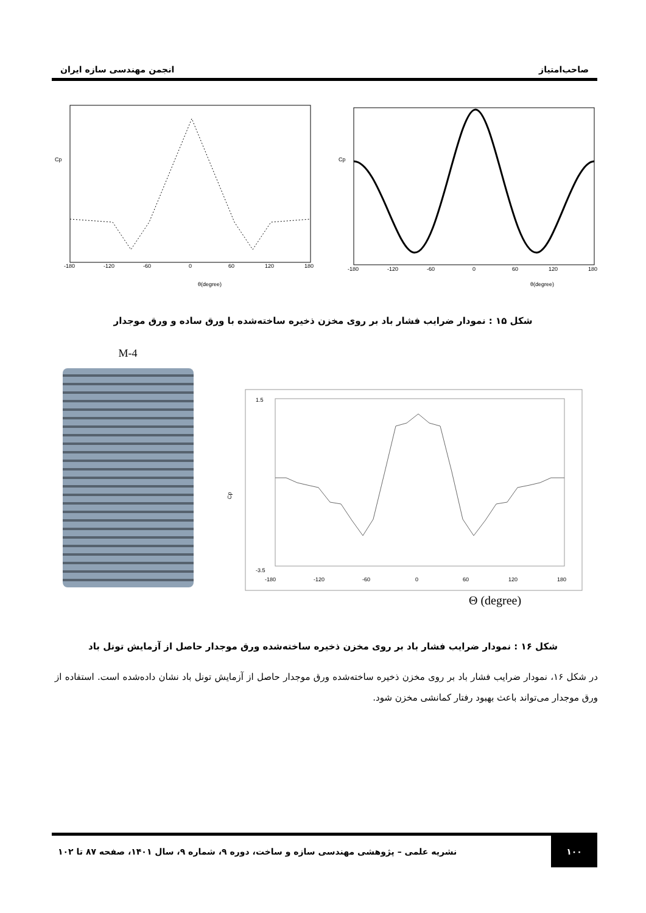صاحب‌امتیاز انجمن مهندسی سازه ایران
Cp
-180
-120
-60
0
60
120
180
θ(degree)
Cp
-180
-120
-60
0
60
120
180
θ(degree)
شکل ۱۵ : نمودار ضرایب فشار باد بر روی مخزن ذخیره ساخته‌شده با ورق ساده و ورق موجدار
M-4
Cp
1.5
-3.5
-180
-120
-60
0
60
120
180
Θ (degree)
شکل ۱۶ : نمودار ضرایب فشار باد بر روی مخزن ذخیره ساخته‌شده ورق موجدار حاصل از آزمایش تونل باد
در شکل ۱۶، نمودار ضرایب فشار باد بر روی مخزن ذخیره ساخته‌شده ورق موجدار حاصل از آزمایش تونل باد نشان داده‌شده است. استفاده از ورق موجدار می‌تواند باعث بهبود رفتار کمانشی مخزن شود.
۱۰۰
نشریه علمی – پژوهشی مهندسی سازه و ساخت، دوره ۹، شماره ۹، سال ۱۴۰۱، صفحه ۸۷ تا ۱۰۲